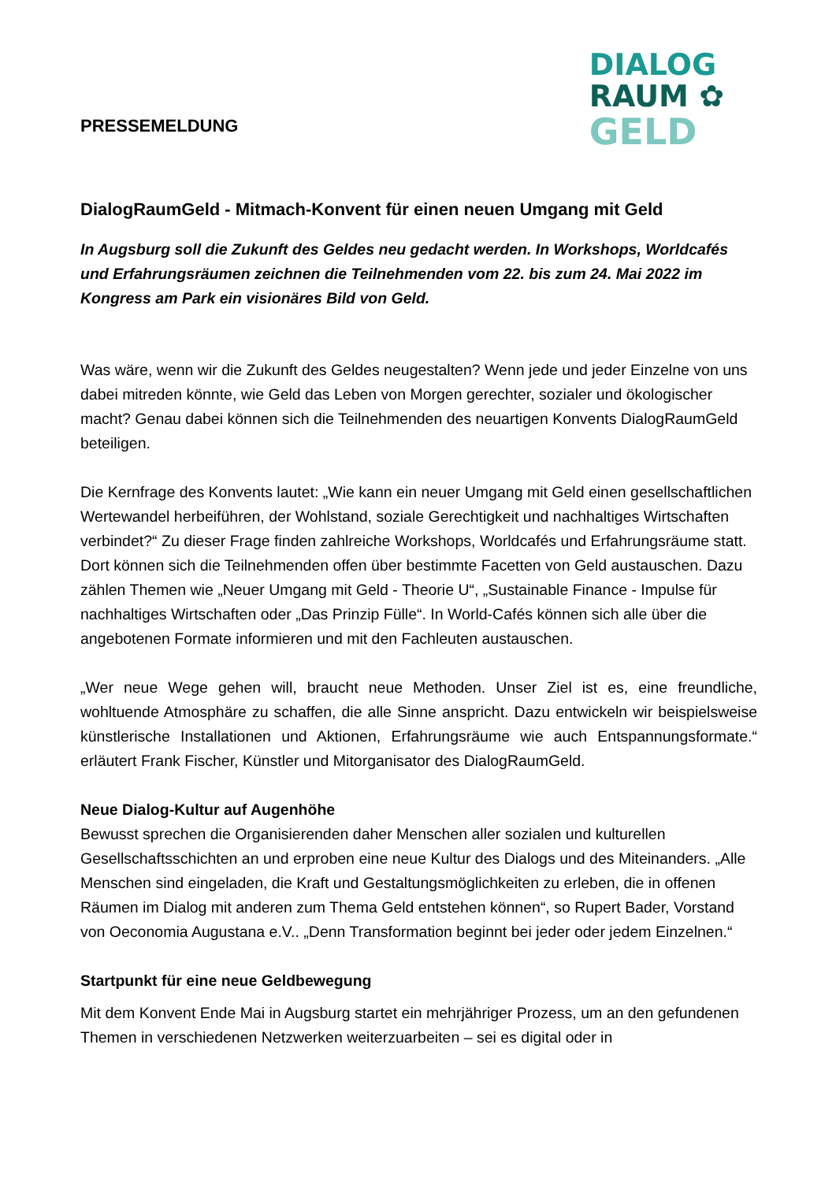PRESSEMELDUNG
DIALOG
RAUM ✿
GELD
DialogRaumGeld - Mitmach-Konvent für einen neuen Umgang mit Geld
In Augsburg soll die Zukunft des Geldes neu gedacht werden. In Workshops, Worldcafés und Erfahrungsräumen zeichnen die Teilnehmenden vom 22. bis zum 24. Mai 2022 im Kongress am Park ein visionäres Bild von Geld.
Was wäre, wenn wir die Zukunft des Geldes neugestalten? Wenn jede und jeder Einzelne von uns dabei mitreden könnte, wie Geld das Leben von Morgen gerechter, sozialer und ökologischer macht? Genau dabei können sich die Teilnehmenden des neuartigen Konvents DialogRaumGeld beteiligen.
Die Kernfrage des Konvents lautet: „Wie kann ein neuer Umgang mit Geld einen gesellschaftlichen Wertewandel herbeiführen, der Wohlstand, soziale Gerechtigkeit und nachhaltiges Wirtschaften verbindet?“ Zu dieser Frage finden zahlreiche Workshops, Worldcafés und Erfahrungsräume statt. Dort können sich die Teilnehmenden offen über bestimmte Facetten von Geld austauschen. Dazu zählen Themen wie „Neuer Umgang mit Geld - Theorie U“, „Sustainable Finance - Impulse für nachhaltiges Wirtschaften oder „Das Prinzip Fülle“. In World-Cafés können sich alle über die angebotenen Formate informieren und mit den Fachleuten austauschen.
„Wer neue Wege gehen will, braucht neue Methoden. Unser Ziel ist es, eine freundliche, wohltuende Atmosphäre zu schaffen, die alle Sinne anspricht. Dazu entwickeln wir beispielsweise künstlerische Installationen und Aktionen, Erfahrungsräume wie auch Entspannungsformate.“ erläutert Frank Fischer, Künstler und Mitorganisator des DialogRaumGeld.
Neue Dialog-Kultur auf Augenhöhe
Bewusst sprechen die Organisierenden daher Menschen aller sozialen und kulturellen Gesellschaftsschichten an und erproben eine neue Kultur des Dialogs und des Miteinanders. „Alle Menschen sind eingeladen, die Kraft und Gestaltungsmöglichkeiten zu erleben, die in offenen Räumen im Dialog mit anderen zum Thema Geld entstehen können“, so Rupert Bader, Vorstand von Oeconomia Augustana e.V.. „Denn Transformation beginnt bei jeder oder jedem Einzelnen.“
Startpunkt für eine neue Geldbewegung
Mit dem Konvent Ende Mai in Augsburg startet ein mehrjähriger Prozess, um an den gefundenen Themen in verschiedenen Netzwerken weiterzuarbeiten – sei es digital oder in